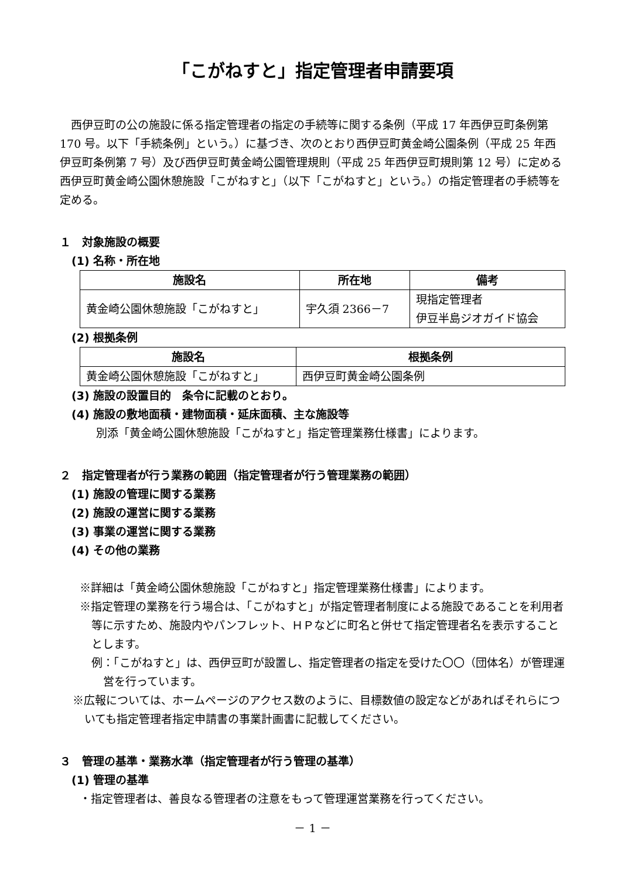「こがねすと」指定管理者申請要項
西伊豆町の公の施設に係る指定管理者の指定の手続等に関する条例（平成 17 年西伊豆町条例第 170 号。以下「手続条例」という。）に基づき、次のとおり西伊豆町黄金崎公園条例（平成 25 年西伊豆町条例第 7 号）及び西伊豆町黄金崎公園管理規則（平成 25 年西伊豆町規則第 12 号）に定める西伊豆町黄金崎公園休憩施設「こがねすと」（以下「こがねすと」という。）の指定管理者の手続等を定める。
１　対象施設の概要
(1) 名称・所在地
| 施設名 | 所在地 | 備考 |
| --- | --- | --- |
| 黄金崎公園休憩施設「こがねすと」 | 宇久須 2366－7 | 現指定管理者 伊豆半島ジオガイド協会 |
(2) 根拠条例
| 施設名 | 根拠条例 |
| --- | --- |
| 黄金崎公園休憩施設「こがねすと」 | 西伊豆町黄金崎公園条例 |
(3) 施設の設置目的　条令に記載のとおり。
(4) 施設の敷地面積・建物面積・延床面積、主な施設等
別添「黄金崎公園休憩施設「こがねすと」指定管理業務仕様書」によります。
２　指定管理者が行う業務の範囲（指定管理者が行う管理業務の範囲）
(1) 施設の管理に関する業務
(2) 施設の運営に関する業務
(3) 事業の運営に関する業務
(4) その他の業務
※詳細は「黄金崎公園休憩施設「こがねすと」指定管理業務仕様書」によります。
※指定管理の業務を行う場合は、「こがねすと」が指定管理者制度による施設であることを利用者等に示すため、施設内やパンフレット、ＨＰなどに町名と併せて指定管理者名を表示することとします。
例：「こがねすと」は、西伊豆町が設置し、指定管理者の指定を受けた〇〇（団体名）が管理運営を行っています。
※広報については、ホームページのアクセス数のように、目標数値の設定などがあればそれらについても指定管理者指定申請書の事業計画書に記載してください。
３　管理の基準・業務水準（指定管理者が行う管理の基準）
(1) 管理の基準
・指定管理者は、善良なる管理者の注意をもって管理運営業務を行ってください。
－ 1 －